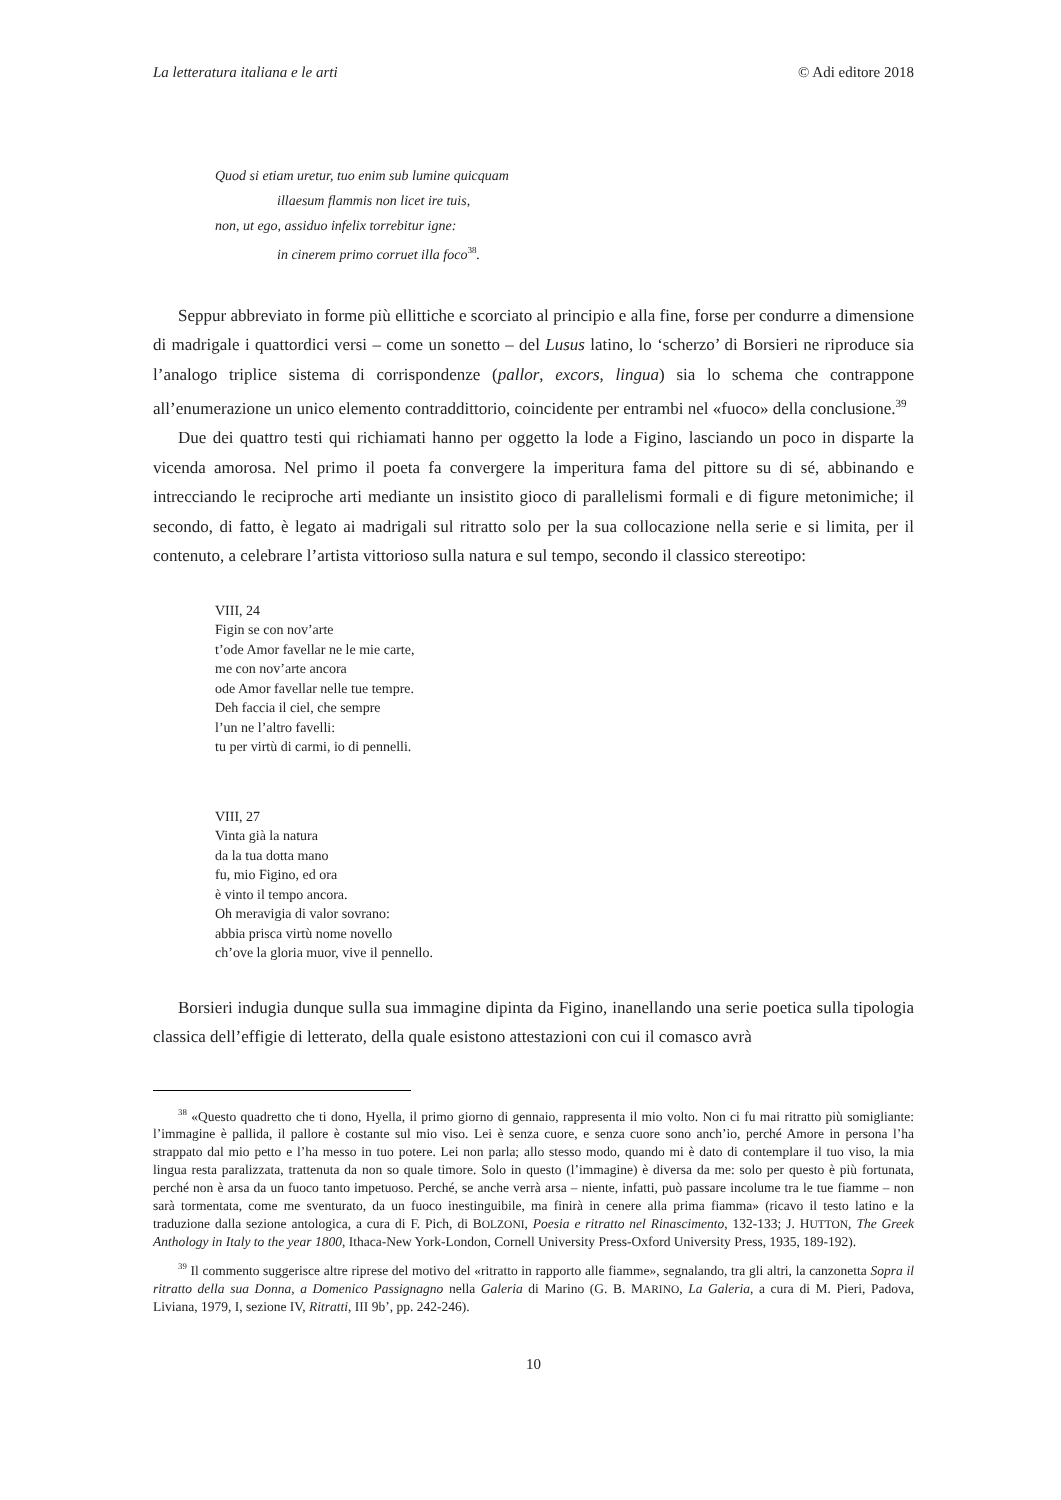La letteratura italiana e le arti © Adi editore 2018
Quod si etiam uretur, tuo enim sub lumine quicquam
illaesum flammis non licet ire tuis,
non, ut ego, assiduo infelix torrebitur igne:
in cinerem primo corruet illa foco<sup>38</sup>.
Seppur abbreviato in forme più ellittiche e scorciato al principio e alla fine, forse per condurre a dimensione di madrigale i quattordici versi – come un sonetto – del Lusus latino, lo ‘scherzo’ di Borsieri ne riproduce sia l’analogo triplice sistema di corrispondenze (pallor, excors, lingua) sia lo schema che contrappone all’enumerazione un unico elemento contraddittorio, coincidente per entrambi nel «fuoco» della conclusione.<sup>39</sup>
Due dei quattro testi qui richiamati hanno per oggetto la lode a Figino, lasciando un poco in disparte la vicenda amorosa. Nel primo il poeta fa convergere la imperitura fama del pittore su di sé, abbinando e intrecciando le reciproche arti mediante un insistito gioco di parallelismi formali e di figure metonimiche; il secondo, di fatto, è legato ai madrigali sul ritratto solo per la sua collocazione nella serie e si limita, per il contenuto, a celebrare l’artista vittorioso sulla natura e sul tempo, secondo il classico stereotipo:
VIII, 24
Figin se con nov’arte
t’ode Amor favellar ne le mie carte,
me con nov’arte ancora
ode Amor favellar nelle tue tempre.
Deh faccia il ciel, che sempre
l’un ne l’altro favelli:
tu per virtù di carmi, io di pennelli.
VIII, 27
Vinta già la natura
da la tua dotta mano
fu, mio Figino, ed ora
è vinto il tempo ancora.
Oh meravigia di valor sovrano:
abbia prisca virtù nome novello
ch’ove la gloria muor, vive il pennello.
Borsieri indugia dunque sulla sua immagine dipinta da Figino, inanellando una serie poetica sulla tipologia classica dell’effigie di letterato, della quale esistono attestazioni con cui il comasco avrà
<sup>38</sup> «Questo quadretto che ti dono, Hyella, il primo giorno di gennaio, rappresenta il mio volto. Non ci fu mai ritratto più somigliante: l’immagine è pallida, il pallore è costante sul mio viso. Lei è senza cuore, e senza cuore sono anch’io, perché Amore in persona l’ha strappato dal mio petto e l’ha messo in tuo potere. Lei non parla; allo stesso modo, quando mi è dato di contemplare il tuo viso, la mia lingua resta paralizzata, trattenuta da non so quale timore. Solo in questo (l’immagine) è diversa da me: solo per questo è più fortunata, perché non è arsa da un fuoco tanto impetuoso. Perché, se anche verrà arsa – niente, infatti, può passare incolume tra le tue fiamme – non sarà tormentata, come me sventurato, da un fuoco inestinguibile, ma finirà in cenere alla prima fiamma» (ricavo il testo latino e la traduzione dalla sezione antologica, a cura di F. Pich, di BOLZONI, Poesia e ritratto nel Rinascimento, 132-133; J. HUTTON, The Greek Anthology in Italy to the year 1800, Ithaca-New York-London, Cornell University Press-Oxford University Press, 1935, 189-192).
<sup>39</sup> Il commento suggerisce altre riprese del motivo del «ritratto in rapporto alle fiamme», segnalando, tra gli altri, la canzonetta Sopra il ritratto della sua Donna, a Domenico Passignagno nella Galeria di Marino (G. B. MARINO, La Galeria, a cura di M. Pieri, Padova, Liviana, 1979, I, sezione IV, Ritratti, III 9b’, pp. 242-246).
10